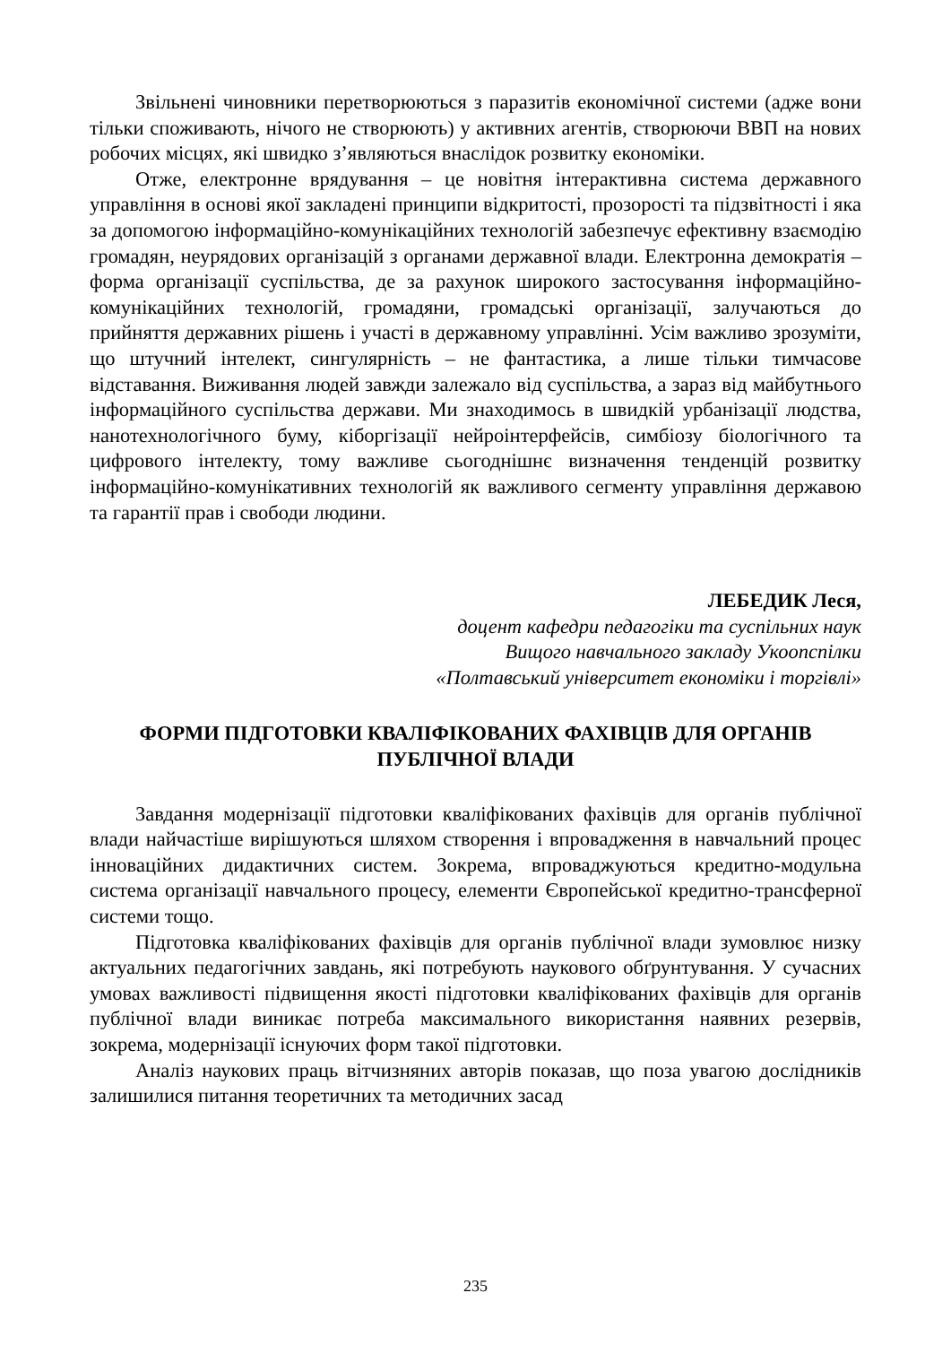Звільнені чиновники перетворюються з паразитів економічної системи (адже вони тільки споживають, нічого не створюють) у активних агентів, створюючи ВВП на нових робочих місцях, які швидко з’являються внаслідок розвитку економіки.
Отже, електронне врядування – це новітня інтерактивна система державного управління в основі якої закладені принципи відкритості, прозорості та підзвітності і яка за допомогою інформаційно-комунікаційних технологій забезпечує ефективну взаємодію громадян, неурядових організацій з органами державної влади. Електронна демократія – форма організації суспільства, де за рахунок широкого застосування інформаційно-комунікаційних технологій, громадяни, громадські організації, залучаються до прийняття державних рішень і участі в державному управлінні. Усім важливо зрозуміти, що штучний інтелект, сингулярність – не фантастика, а лише тільки тимчасове відставання. Виживання людей завжди залежало від суспільства, а зараз від майбутнього інформаційного суспільства держави. Ми знаходимось в швидкій урбанізації людства, нанотехнологічного буму, кіборгізації нейроінтерфейсів, симбіозу біологічного та цифрового інтелекту, тому важливе сьогоднішнє визначення тенденцій розвитку інформаційно-комунікативних технологій як важливого сегменту управління державою та гарантії прав і свободи людини.
ЛЕБЕДИК Леся,
доцент кафедри педагогіки та суспільних наук
Вищого навчального закладу Укоопспілки
«Полтавський університет економіки і торгівлі»
ФОРМИ ПІДГОТОВКИ КВАЛІФІКОВАНИХ ФАХІВЦІВ ДЛЯ ОРГАНІВ ПУБЛІЧНОЇ ВЛАДИ
Завдання модернізації підготовки кваліфікованих фахівців для органів публічної влади найчастіше вирішуються шляхом створення і впровадження в навчальний процес інноваційних дидактичних систем. Зокрема, впроваджуються кредитно-модульна система організації навчального процесу, елементи Європейської кредитно-трансферної системи тощо.
Підготовка кваліфікованих фахівців для органів публічної влади зумовлює низку актуальних педагогічних завдань, які потребують наукового обґрунтування. У сучасних умовах важливості підвищення якості підготовки кваліфікованих фахівців для органів публічної влади виникає потреба максимального використання наявних резервів, зокрема, модернізації існуючих форм такої підготовки.
Аналіз наукових праць вітчизняних авторів показав, що поза увагою дослідників залишилися питання теоретичних та методичних засад
235